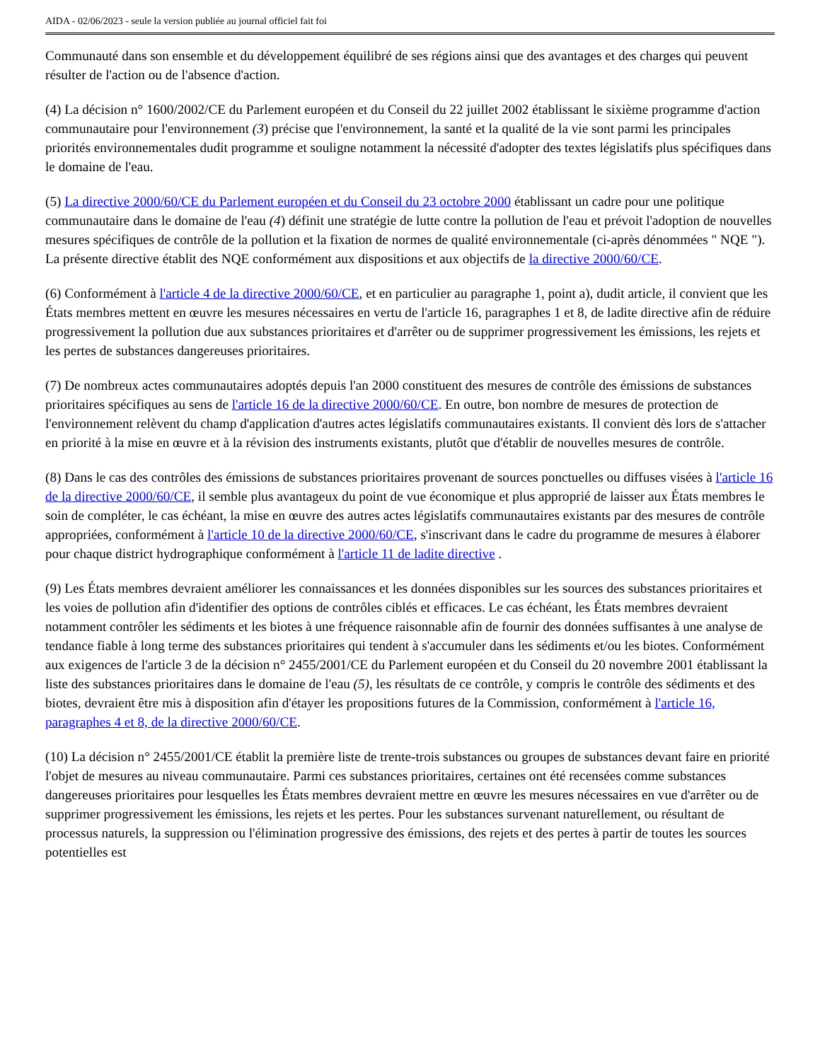AIDA - 02/06/2023 - seule la version publiée au journal officiel fait foi
Communauté dans son ensemble et du développement équilibré de ses régions ainsi que des avantages et des charges qui peuvent résulter de l'action ou de l'absence d'action.
(4) La décision n° 1600/2002/CE du Parlement européen et du Conseil du 22 juillet 2002 établissant le sixième programme d'action communautaire pour l'environnement (3) précise que l'environnement, la santé et la qualité de la vie sont parmi les principales priorités environnementales dudit programme et souligne notamment la nécessité d'adopter des textes législatifs plus spécifiques dans le domaine de l'eau.
(5) La directive 2000/60/CE du Parlement européen et du Conseil du 23 octobre 2000 établissant un cadre pour une politique communautaire dans le domaine de l'eau (4) définit une stratégie de lutte contre la pollution de l'eau et prévoit l'adoption de nouvelles mesures spécifiques de contrôle de la pollution et la fixation de normes de qualité environnementale (ci-après dénommées " NQE "). La présente directive établit des NQE conformément aux dispositions et aux objectifs de la directive 2000/60/CE.
(6) Conformément à l'article 4 de la directive 2000/60/CE, et en particulier au paragraphe 1, point a), dudit article, il convient que les États membres mettent en œuvre les mesures nécessaires en vertu de l'article 16, paragraphes 1 et 8, de ladite directive afin de réduire progressivement la pollution due aux substances prioritaires et d'arrêter ou de supprimer progressivement les émissions, les rejets et les pertes de substances dangereuses prioritaires.
(7) De nombreux actes communautaires adoptés depuis l'an 2000 constituent des mesures de contrôle des émissions de substances prioritaires spécifiques au sens de l'article 16 de la directive 2000/60/CE. En outre, bon nombre de mesures de protection de l'environnement relèvent du champ d'application d'autres actes législatifs communautaires existants. Il convient dès lors de s'attacher en priorité à la mise en œuvre et à la révision des instruments existants, plutôt que d'établir de nouvelles mesures de contrôle.
(8) Dans le cas des contrôles des émissions de substances prioritaires provenant de sources ponctuelles ou diffuses visées à l'article 16 de la directive 2000/60/CE, il semble plus avantageux du point de vue économique et plus approprié de laisser aux États membres le soin de compléter, le cas échéant, la mise en œuvre des autres actes législatifs communautaires existants par des mesures de contrôle appropriées, conformément à l'article 10 de la directive 2000/60/CE, s'inscrivant dans le cadre du programme de mesures à élaborer pour chaque district hydrographique conformément à l'article 11 de ladite directive .
(9) Les États membres devraient améliorer les connaissances et les données disponibles sur les sources des substances prioritaires et les voies de pollution afin d'identifier des options de contrôles ciblés et efficaces. Le cas échéant, les États membres devraient notamment contrôler les sédiments et les biotes à une fréquence raisonnable afin de fournir des données suffisantes à une analyse de tendance fiable à long terme des substances prioritaires qui tendent à s'accumuler dans les sédiments et/ou les biotes. Conformément aux exigences de l'article 3 de la décision n° 2455/2001/CE du Parlement européen et du Conseil du 20 novembre 2001 établissant la liste des substances prioritaires dans le domaine de l'eau (5), les résultats de ce contrôle, y compris le contrôle des sédiments et des biotes, devraient être mis à disposition afin d'étayer les propositions futures de la Commission, conformément à l'article 16, paragraphes 4 et 8, de la directive 2000/60/CE.
(10) La décision n° 2455/2001/CE établit la première liste de trente-trois substances ou groupes de substances devant faire en priorité l'objet de mesures au niveau communautaire. Parmi ces substances prioritaires, certaines ont été recensées comme substances dangereuses prioritaires pour lesquelles les États membres devraient mettre en œuvre les mesures nécessaires en vue d'arrêter ou de supprimer progressivement les émissions, les rejets et les pertes. Pour les substances survenant naturellement, ou résultant de processus naturels, la suppression ou l'élimination progressive des émissions, des rejets et des pertes à partir de toutes les sources potentielles est